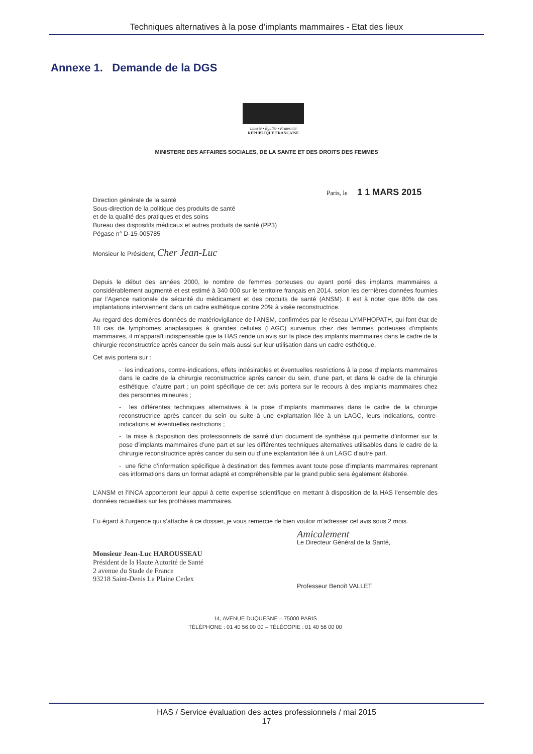Techniques alternatives à la pose d’implants mammaires - Etat des lieux
Annexe 1. Demande de la DGS
Liberté • Égalité • Fraternité
RÉPUBLIQUE FRANÇAISE
MINISTERE DES AFFAIRES SOCIALES, DE LA SANTE ET DES DROITS DES FEMMES
Paris, le 1 1 MARS 2015
Direction générale de la santé
Sous-direction de la politique des produits de santé
et de la qualité des pratiques et des soins
Bureau des dispositifs médicaux et autres produits de santé (PP3)
Pégase n° D-15-005785
Monsieur le Président, Cher Jean-Luc
Depuis le début des années 2000, le nombre de femmes porteuses ou ayant porté des implants mammaires a considérablement augmenté et est estimé à 340 000 sur le territoire français en 2014, selon les dernières données fournies par l’Agence nationale de sécurité du médicament et des produits de santé (ANSM). Il est à noter que 80% de ces implantations interviennent dans un cadre esthétique contre 20% à visée reconstructrice.
Au regard des dernières données de matériovigilance de l’ANSM, confirmées par le réseau LYMPHOPATH, qui font état de 18 cas de lymphomes anaplasiques à grandes cellules (LAGC) survenus chez des femmes porteuses d’implants mammaires, il m’apparaît indispensable que la HAS rende un avis sur la place des implants mammaires dans le cadre de la chirurgie reconstructrice après cancer du sein mais aussi sur leur utilisation dans un cadre esthétique.
Cet avis portera sur :
- les indications, contre-indications, effets indésirables et éventuelles restrictions à la pose d’implants mammaires dans le cadre de la chirurgie reconstructrice après cancer du sein, d’une part, et dans le cadre de la chirurgie esthétique, d’autre part ; un point spécifique de cet avis portera sur le recours à des implants mammaires chez des personnes mineures ;
- les différentes techniques alternatives à la pose d’implants mammaires dans le cadre de la chirurgie reconstructrice après cancer du sein ou suite à une explantation liée à un LAGC, leurs indications, contre-indications et éventuelles restrictions ;
- la mise à disposition des professionnels de santé d’un document de synthèse qui permette d’informer sur la pose d’implants mammaires d’une part et sur les différentes techniques alternatives utilisables dans le cadre de la chirurgie reconstructrice après cancer du sein ou d’une explantation liée à un LAGC d’autre part.
- une fiche d’information spécifique à destination des femmes avant toute pose d’implants mammaires reprenant ces informations dans un format adapté et compréhensible par le grand public sera également élaborée.
L’ANSM et l’INCA apporteront leur appui à cette expertise scientifique en mettant à disposition de la HAS l’ensemble des données recueillies sur les prothèses mammaires.
Eu égard à l’urgence qui s’attache à ce dossier, je vous remercie de bien vouloir m’adresser cet avis sous 2 mois.
Monsieur Jean-Luc HAROUSSEAU
Président de la Haute Autorité de Santé
2 avenue du Stade de France
93218 Saint-Denis La Plaine Cedex
Amicalement
Le Directeur Général de la Santé,
Professeur Benoît VALLET
14, AVENUE DUQUESNE – 75000 PARIS
TÉLÉPHONE : 01 40 56 00 00 – TÉLÉCOPIE : 01 40 56 00 00
HAS / Service évaluation des actes professionnels / mai 2015
17